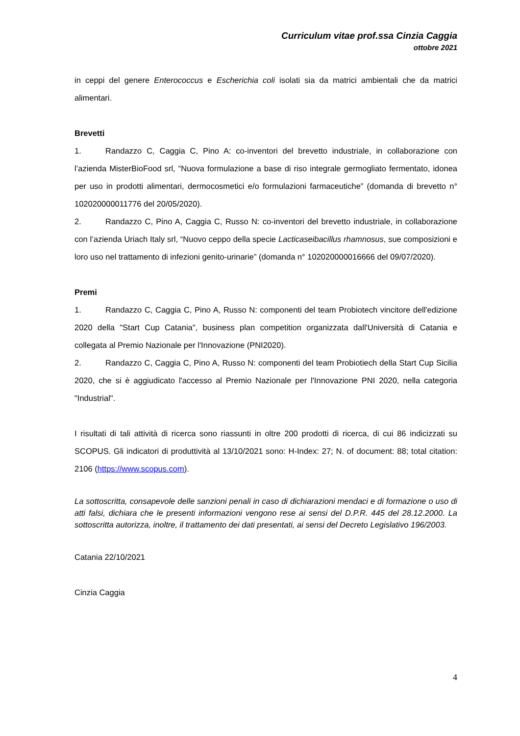Curriculum vitae prof.ssa Cinzia Caggia
ottobre 2021
in ceppi del genere Enterococcus e Escherichia coli isolati sia da matrici ambientali che da matrici alimentari.
Brevetti
1. Randazzo C, Caggia C, Pino A: co-inventori del brevetto industriale, in collaborazione con l’azienda MisterBioFood srl, “Nuova formulazione a base di riso integrale germogliato fermentato, idonea per uso in prodotti alimentari, dermocosmetici e/o formulazioni farmaceutiche” (domanda di brevetto n° 102020000011776 del 20/05/2020).
2. Randazzo C, Pino A, Caggia C, Russo N: co-inventori del brevetto industriale, in collaborazione con l’azienda Uriach Italy srl, “Nuovo ceppo della specie Lacticaseibacillus rhamnosus, sue composizioni e loro uso nel trattamento di infezioni genito-urinarie” (domanda n° 102020000016666 del 09/07/2020).
Premi
1. Randazzo C, Caggia C, Pino A, Russo N: componenti del team Probiotech vincitore dell'edizione 2020 della "Start Cup Catania", business plan competition organizzata dall'Università di Catania e collegata al Premio Nazionale per l'Innovazione (PNI2020).
2. Randazzo C, Caggia C, Pino A, Russo N: componenti del team Probiotiech della Start Cup Sicilia 2020, che si è aggiudicato l'accesso al Premio Nazionale per l'Innovazione PNI 2020, nella categoria "Industrial".
I risultati di tali attività di ricerca sono riassunti in oltre 200 prodotti di ricerca, di cui 86 indicizzati su SCOPUS. Gli indicatori di produttività al 13/10/2021 sono: H-Index: 27; N. of document: 88; total citation: 2106 (https://www.scopus.com).
La sottoscritta, consapevole delle sanzioni penali in caso di dichiarazioni mendaci e di formazione o uso di atti falsi, dichiara che le presenti informazioni vengono rese ai sensi del D.P.R. 445 del 28.12.2000. La sottoscritta autorizza, inoltre, il trattamento dei dati presentati, ai sensi del Decreto Legislativo 196/2003.
Catania 22/10/2021
Cinzia Caggia
4